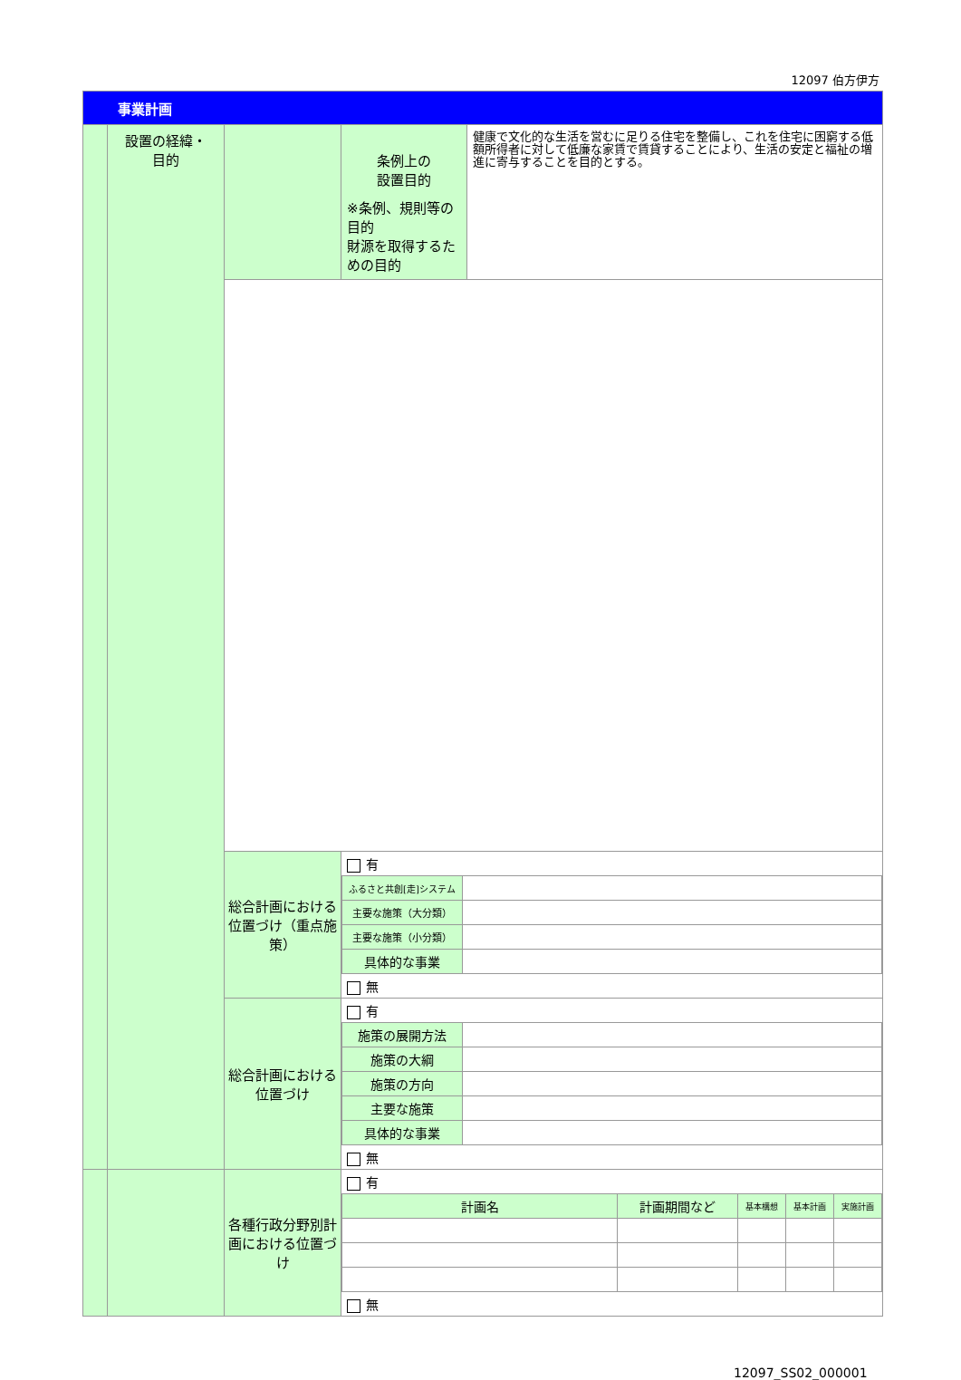12097 伯方伊方
| 事業計画 | | | | |
| | 設置の経緯・ 目的 | | 条例上の 設置目的 ※条例、規則等の目的 財源を取得するための目的 | 健康で文化的な生活を営むに足りる住宅を整備し、これを住宅に困窮する低額所得者に対して低廉な家賃で賃貸することにより、生活の安定と福祉の増進に寄与することを目的とする。 |
| | | 総合計画における位置づけ（重点施策） | / 有 / / / ふるさと共創[走]システム / / / 主要な施策（大分類） / / / 主要な施策（小分類） / / / 具体的な事業 / / / 無 / / | |
| | | 総合計画における位置づけ | / 有 / / / 施策の展開方法 / / / 施策の大綱 / / / 施策の方向 / / / 主要な施策 / / / 具体的な事業 / / / 無 / / | |
| | | 各種行政分野別計画における位置づけ | / 有 / / / / / / 計画名 / 計画期間など / 基本構想 / 基本計画 / 実施計画 / / 無 / / / / / | |
12097_SS02_000001